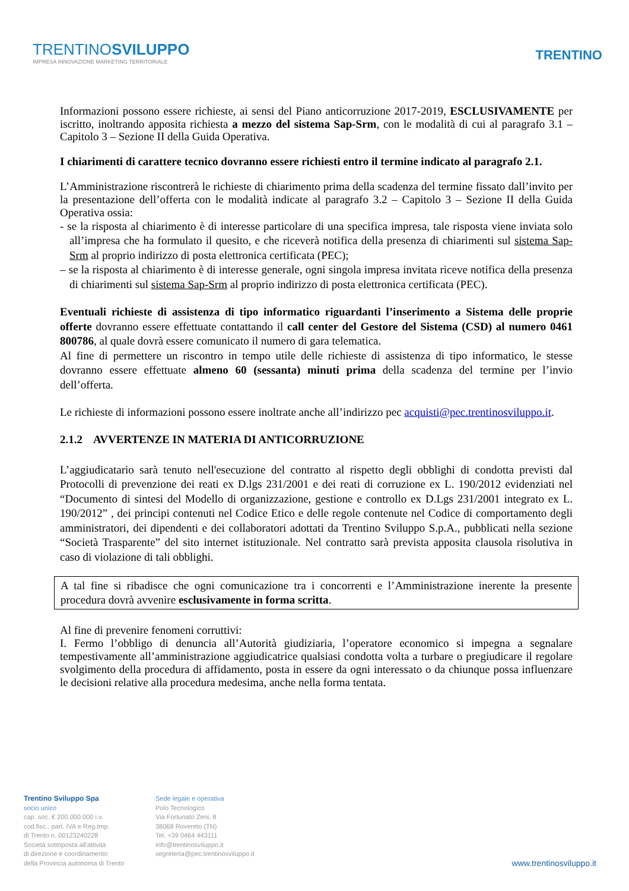TRENTINOSVILUPPO
IMPRESA INNOVAZIONE MARKETING TERRITORIALE
TRENTINO
Informazioni possono essere richieste, ai sensi del Piano anticorruzione 2017-2019, ESCLUSIVAMENTE per iscritto, inoltrando apposita richiesta a mezzo del sistema Sap-Srm, con le modalità di cui al paragrafo 3.1 – Capitolo 3 – Sezione II della Guida Operativa.
I chiarimenti di carattere tecnico dovranno essere richiesti entro il termine indicato al paragrafo 2.1.
L’Amministrazione riscontrerà le richieste di chiarimento prima della scadenza del termine fissato dall’invito per la presentazione dell’offerta con le modalità indicate al paragrafo 3.2 – Capitolo 3 – Sezione II della Guida Operativa ossia:
- se la risposta al chiarimento è di interesse particolare di una specifica impresa, tale risposta viene inviata solo all’impresa che ha formulato il quesito, e che riceverà notifica della presenza di chiarimenti sul sistema Sap-Srm al proprio indirizzo di posta elettronica certificata (PEC);
– se la risposta al chiarimento è di interesse generale, ogni singola impresa invitata riceve notifica della presenza di chiarimenti sul sistema Sap-Srm al proprio indirizzo di posta elettronica certificata (PEC).
Eventuali richieste di assistenza di tipo informatico riguardanti l’inserimento a Sistema delle proprie offerte dovranno essere effettuate contattando il call center del Gestore del Sistema (CSD) al numero 0461 800786, al quale dovrà essere comunicato il numero di gara telematica.
Al fine di permettere un riscontro in tempo utile delle richieste di assistenza di tipo informatico, le stesse dovranno essere effettuate almeno 60 (sessanta) minuti prima della scadenza del termine per l’invio dell’offerta.
Le richieste di informazioni possono essere inoltrate anche all’indirizzo pec acquisti@pec.trentinosviluppo.it.
2.1.2 AVVERTENZE IN MATERIA DI ANTICORRUZIONE
L’aggiudicatario sarà tenuto nell'esecuzione del contratto al rispetto degli obblighi di condotta previsti dal Protocolli di prevenzione dei reati ex D.lgs 231/2001 e dei reati di corruzione ex L. 190/2012 evidenziati nel “Documento di sintesi del Modello di organizzazione, gestione e controllo ex D.Lgs 231/2001 integrato ex L. 190/2012” , dei principi contenuti nel Codice Etico e delle regole contenute nel Codice di comportamento degli amministratori, dei dipendenti e dei collaboratori adottati da Trentino Sviluppo S.p.A., pubblicati nella sezione “Società Trasparente” del sito internet istituzionale. Nel contratto sarà prevista apposita clausola risolutiva in caso di violazione di tali obblighi.
A tal fine si ribadisce che ogni comunicazione tra i concorrenti e l’Amministrazione inerente la presente procedura dovrà avvenire esclusivamente in forma scritta.
Al fine di prevenire fenomeni corruttivi:
I. Fermo l’obbligo di denuncia all’Autorità giudiziaria, l’operatore economico si impegna a segnalare tempestivamente all’amministrazione aggiudicatrice qualsiasi condotta volta a turbare o pregiudicare il regolare svolgimento della procedura di affidamento, posta in essere da ogni interessato o da chiunque possa influenzare le decisioni relative alla procedura medesima, anche nella forma tentata.
Trentino Sviluppo Spa
socio unico
cap. soc. € 200.000.000 i.v.
cod.fisc., part. IVA e Reg.Imp.
di Trento n. 00123240228
Società sottoposta all'attività
di direzione e coordinamento
della Provincia autonoma di Trento
Sede legale e operativa
Polo Tecnologico
Via Fortunato Zeni, 8
38068 Rovereto (TN)
Tel. +39 0464 443111
info@trentinosviluppo.it
segreteria@pec.trentinosviluppo.it
www.trentinosviluppo.it